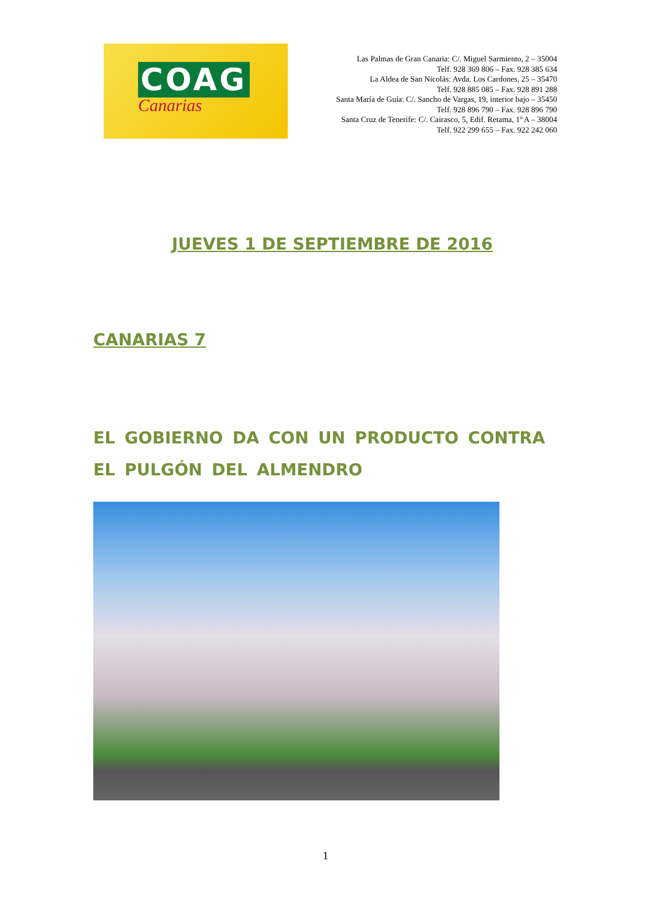COAG
Canarias
Las Palmas de Gran Canaria: C/. Miguel Sarmiento, 2 – 35004
Telf. 928 369 806 – Fax. 928 385 634
La Aldea de San Nicolás: Avda. Los Cardones, 25 – 35470
Telf. 928 885 085 – Fax. 928 891 288
Santa María de Guía: C/. Sancho de Vargas, 19, interior bajo – 35450
Telf. 928 896 790 – Fax. 928 896 790
Santa Cruz de Tenerife: C/. Cairasco, 5, Edif. Retama, 1º A – 38004
Telf. 922 299 655 – Fax. 922 242 060
JUEVES 1 DE SEPTIEMBRE DE 2016
CANARIAS 7
EL GOBIERNO DA CON UN PRODUCTO CONTRA EL PULGÓN DEL ALMENDRO
1